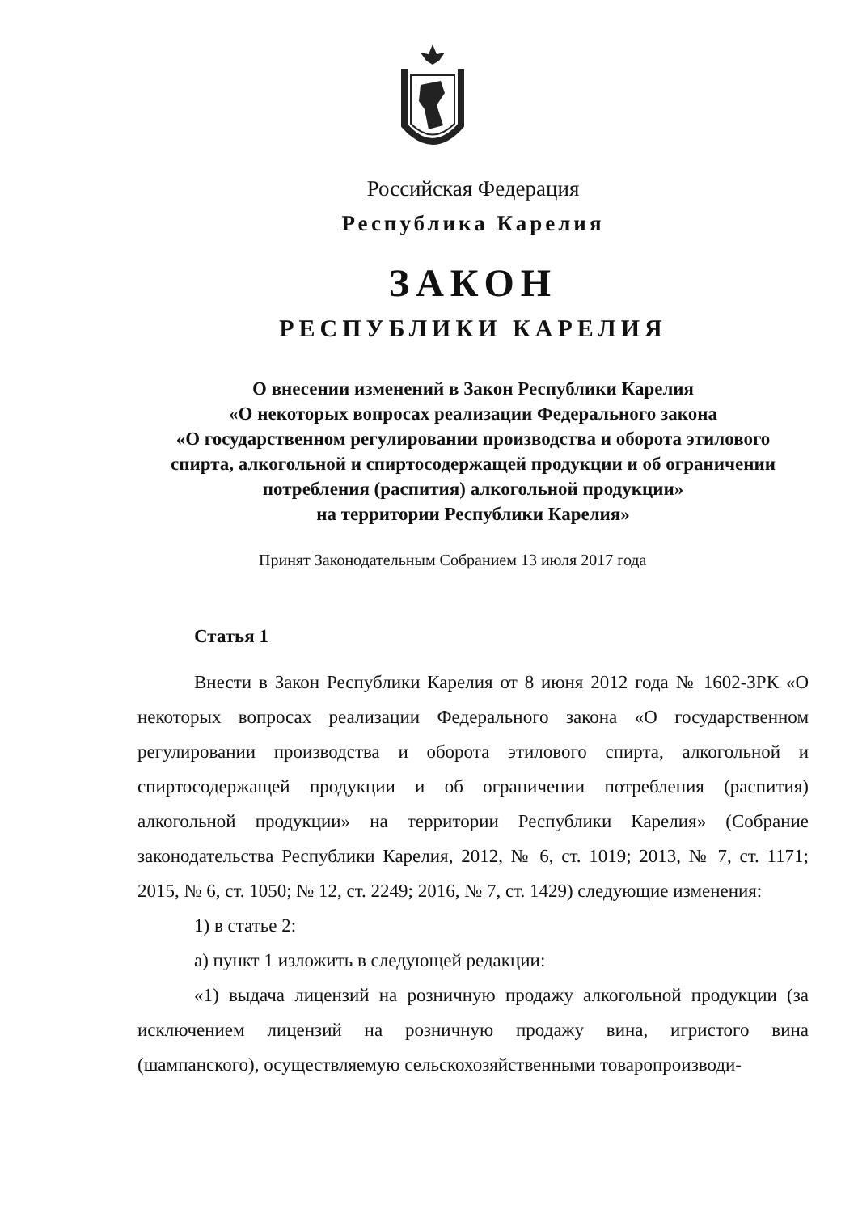Российская Федерация
Республика Карелия
ЗАКОН
РЕСПУБЛИКИ КАРЕЛИЯ
О внесении изменений в Закон Республики Карелия
«О некоторых вопросах реализации Федерального закона
«О государственном регулировании производства и оборота этилового
спирта, алкогольной и спиртосодержащей продукции и об ограничении
потребления (распития) алкогольной продукции»
на территории Республики Карелия»
Принят Законодательным Собранием 13 июля 2017 года
Статья 1
Внести в Закон Республики Карелия от 8 июня 2012 года № 1602-ЗРК «О некоторых вопросах реализации Федерального закона «О государственном регулировании производства и оборота этилового спирта, алкогольной и спиртосодержащей продукции и об ограничении потребления (распития) алкогольной продукции» на территории Республики Карелия» (Собрание законодательства Республики Карелия, 2012, № 6, ст. 1019; 2013, № 7, ст. 1171; 2015, № 6, ст. 1050; № 12, ст. 2249; 2016, № 7, ст. 1429) следующие изменения:
1) в статье 2:
а) пункт 1 изложить в следующей редакции:
«1) выдача лицензий на розничную продажу алкогольной продукции (за исключением лицензий на розничную продажу вина, игристого вина (шампанского), осуществляемую сельскохозяйственными товаропроизводи-